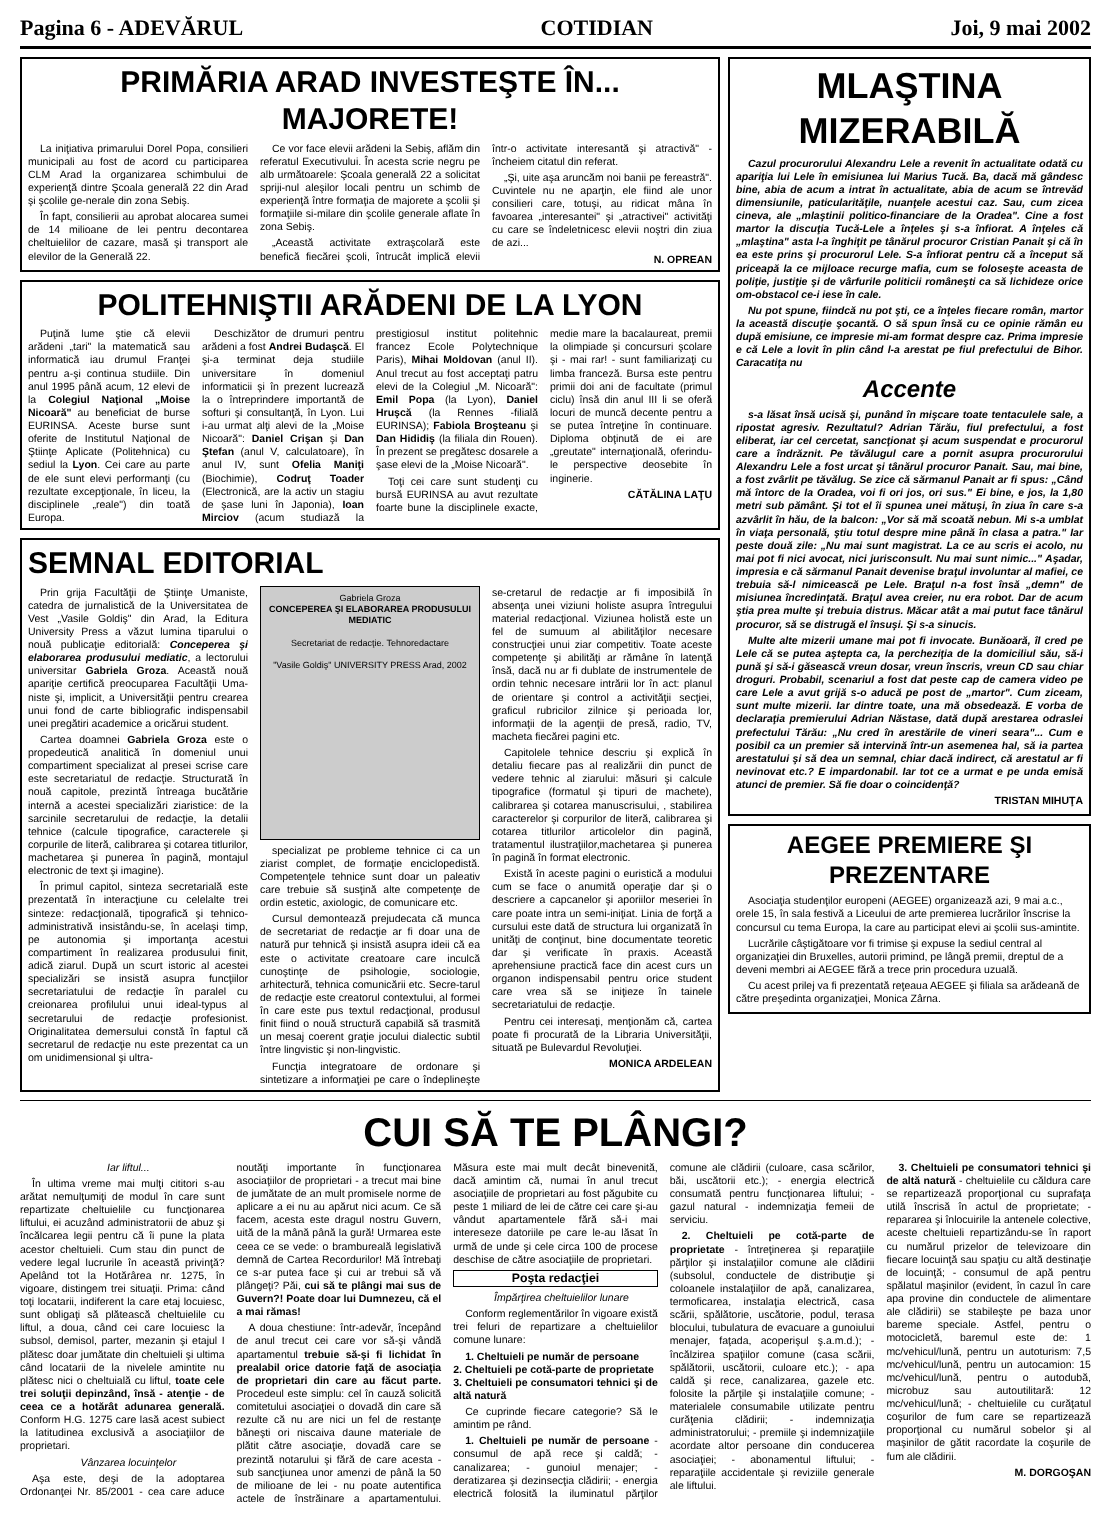Pagina 6 - ADEVĂRUL COTIDIAN Joi, 9 mai 2002
PRIMĂRIA ARAD INVESTEŞTE ÎN... MAJORETE!
La iniţiativa primarului Dorel Popa, consilieri municipali au fost de acord cu participarea CLM Arad la organizarea schimbului de experienţă dintre Şcoala generală 22 din Arad şi şcolile ge-nerale din zona Sebiş.
În fapt, consilierii au aprobat alocarea sumei de 14 milioane de lei pentru decontarea cheltuielilor de cazare, masă şi transport ale elevilor de la Generală 22.
Ce vor face elevii arădeni la Sebiş, aflăm din referatul Executivului. În acesta scrie negru pe alb următoarele: Şcoala generală 22 a solicitat spriji-nul aleşilor locali pentru un schimb de experienţă între formaţia de majorete a şcolii şi formaţiile si-milare din şcolile generale aflate în zona Sebiş.
„Această activitate extraşcolară este benefică fiecărei şcoli, întrucât implică elevii într-o activitate interesantă şi atractivă" - încheiem citatul din referat.
„Şi, uite aşa aruncăm noi banii pe fereastră". Cuvintele nu ne aparţin, ele fiind ale unor consilieri care, totuşi, au ridicat mâna în favoarea „interesantei" şi „atractivei" activităţi cu care se îndeletnicesc elevii noştri din ziua de azi...
N. OPREAN
POLITEHNIŞTII ARĂDENI DE LA LYON
Puţină lume ştie că elevii arădeni „tari" la matematică sau informatică iau drumul Franţei pentru a-şi continua studiile. Din anul 1995 până acum, 12 elevi de la Colegiul Naţional „Moise Nicoară" au beneficiat de burse EURINSA. Aceste burse sunt oferite de Institutul Naţional de Ştiinţe Aplicate (Politehnica) cu sediul la Lyon. Cei care au parte de ele sunt elevi performanţi (cu rezultate excepţionale, în liceu, la disciplinele „reale") din toată Europa.
Deschizător de drumuri pentru arădeni a fost Andrei Budaşcă. El şi-a terminat deja studiile universitare în domeniul informaticii şi în prezent lucrează la o întreprindere importantă de softuri şi consultanţă, în Lyon. Lui i-au urmat alţi alevi de la „Moise Nicoară": Daniel Crişan şi Dan Ştefan (anul V, calculatoare), în anul IV, sunt Ofelia Maniţi (Biochimie), Codruţ Toader (Electronică, are la activ un stagiu de şase luni în Japonia), Ioan Mirciov (acum studiază la prestigiosul institut politehnic francez Ecole Polytechnique Paris), Mihai Moldovan (anul II). Anul trecut au fost acceptaţi patru elevi de la Colegiul „M. Nicoară": Emil Popa (la Lyon), Daniel Hruşcă (la Rennes -filială EURINSA); Fabiola Broşteanu şi Dan Hididiş (la filiala din Rouen). În prezent se pregătesc dosarele a şase elevi de la „Moise Nicoară".
Toţi cei care sunt studenţi cu bursă EURINSA au avut rezultate foarte bune la disciplinele exacte, medie mare la bacalaureat, premii la olimpiade şi concursuri şcolare şi - mai rar! - sunt familiarizaţi cu limba franceză. Bursa este pentru primii doi ani de facultate (primul ciclu) însă din anul III li se oferă locuri de muncă decente pentru a se putea întreţine în continuare. Diploma obţinută de ei are „greutate" internaţională, oferindu-le perspective deosebite în inginerie.
CĂTĂLINA LAŢU
SEMNAL EDITORIAL
Prin grija Facultăţii de Ştiinţe Umaniste, catedra de jurnalistică de la Universitatea de Vest „Vasile Goldiş" din Arad, la Editura University Press a văzut lumina tiparului o nouă publicaţie editorială: Conceperea şi elaborarea produsului mediatic, a lectorului universitar Gabriela Groza. Această nouă apariţie certifică preocuparea Facultăţii Uma-niste şi, implicit, a Universităţii pentru crearea unui fond de carte bibliografic indispensabil unei pregătiri academice a oricărui student.
Cartea doamnei Gabriela Groza este o propedeutică analitică în domeniul unui compartiment specializat al presei scrise care este secretariatul de redacţie. Structurată în nouă capitole, prezintă întreaga bucătărie internă a acestei specializări ziaristice: de la sarcinile secretarului de redacţie, la detalii tehnice (calcule tipografice, caracterele şi corpurile de literă, calibrarea şi cotarea titlurilor, machetarea şi punerea în pagină, montajul electronic de text şi imagine).
În primul capitol, sinteza secretarială este prezentată în interacţiune cu celelalte trei sinteze: redacţională, tipografică şi tehnico-administrativă insistându-se, în acelaşi timp, pe autonomia şi importanţa acestui compartiment în realizarea produsului finit, adică ziarul. După un scurt istoric al acestei specializări se insistă asupra funcţiilor secretariatului de redacţie în paralel cu creionarea profilului unui ideal-typus al secretarului de redacţie profesionist. Originalitatea demersului constă în faptul că secretarul de redacţie nu este prezentat ca un om unidimensional şi ultra-
Gabriela Groza
CONCEPEREA ŞI ELABORAREA PRODUSULUI MEDIATIC
Secretariat de redacţie. Tehnoredactare
"Vasile Goldiş" UNIVERSITY PRESS Arad, 2002
specializat pe probleme tehnice ci ca un ziarist complet, de formaţie enciclopedistă. Competenţele tehnice sunt doar un paleativ care trebuie să susţină alte competenţe de ordin estetic, axiologic, de comunicare etc.
Cursul demontează prejudecata că munca de secretariat de redacţie ar fi doar una de natură pur tehnică şi insistă asupra ideii că ea este o activitate creatoare care inculcă cunoştinţe de psihologie, sociologie, arhitectură, tehnica comunicării etc. Secre-tarul de redacţie este creatorul contextului, al formei în care este pus textul redacţional, produsul finit fiind o nouă structură capabilă să trasmită un mesaj coerent graţie jocului dialectic subtil între lingvistic şi non-lingvistic.
Funcţia integratoare de ordonare şi sintetizare a informaţiei pe care o îndeplineşte se-cretarul de redacţie ar fi imposibilă în absenţa unei viziuni holiste asupra întregului material redacţional. Viziunea holistă este un fel de sumuum al abilităţilor necesare construcţiei unui ziar competitiv. Toate aceste competenţe şi abilităţi ar rămâne în latenţă însă, dacă nu ar fi dublate de instrumentele de ordin tehnic necesare intrării lor în act: planul de orientare şi control a activităţii secţiei, graficul rubricilor zilnice şi perioada lor, informaţii de la agenţii de presă, radio, TV, macheta fiecărei pagini etc.
Capitolele tehnice descriu şi explică în detaliu fiecare pas al realizării din punct de vedere tehnic al ziarului: măsuri şi calcule tipografice (formatul şi tipuri de machete), calibrarea şi cotarea manuscrisului, , stabilirea caracterelor şi corpurilor de literă, calibrarea şi cotarea titlurilor articolelor din pagină, tratamentul ilustraţiilor,machetarea şi punerea în pagină în format electronic.
Există în aceste pagini o euristică a modului cum se face o anumită operaţie dar şi o descriere a capcanelor şi aporiilor meseriei în care poate intra un semi-iniţiat. Linia de forţă a cursului este dată de structura lui organizată în unităţi de conţinut, bine documentate teoretic dar şi verificate în praxis. Această aprehensiune practică face din acest curs un organon indispensabil pentru orice student care vrea să se iniţieze în tainele secretariatului de redacţie.
Pentru cei interesaţi, menţionăm că, cartea poate fi procurată de la Libraria Universităţii, situată pe Bulevardul Revoluţiei.
MONICA ARDELEAN
MLAŞTINA MIZERABILĂ
Cazul procurorului Alexandru Lele a revenit în actualitate odată cu apariţia lui Lele în emisiunea lui Marius Tucă. Ba, dacă mă gândesc bine, abia de acum a intrat în actualitate, abia de acum se întrevăd dimensiunile, paticularităţile, nuanţele acestui caz. Sau, cum zicea cineva, ale „mlaştinii politico-financiare de la Oradea". Cine a fost martor la discuţia Tucă-Lele a înţeles şi s-a înfiorat. A înţeles că „mlaştina" asta l-a înghiţit pe tânărul procuror Cristian Panait şi că în ea este prins şi procurorul Lele. S-a înfiorat pentru că a început să priceapă la ce mijloace recurge mafia, cum se foloseşte aceasta de poliţie, justiţie şi de vârfurile politicii româneşti ca să lichideze orice om-obstacol ce-i iese în cale.
Nu pot spune, fiindcă nu pot şti, ce a înţeles fiecare român, martor la această discuţie şocantă. O să spun însă cu ce opinie rămân eu după emisiune, ce impresie mi-am format despre caz. Prima impresie e că Lele a lovit în plin când l-a arestat pe fiul prefectului de Bihor. Caracatiţa nu
Accente
s-a lăsat însă ucisă şi, punând în mişcare toate tentaculele sale, a ripostat agresiv. Rezultatul? Adrian Tărău, fiul prefectului, a fost eliberat, iar cel cercetat, sancţionat şi acum suspendat e procurorul care a îndrăznit. Pe tăvălugul care a pornit asupra procurorului Alexandru Lele a fost urcat şi tânărul procuror Panait. Sau, mai bine, a fost zvârlit pe tăvălug. Se zice că sărmanul Panait ar fi spus: „Când mă întorc de la Oradea, voi fi ori jos, ori sus." Ei bine, e jos, la 1,80 metri sub pământ. Şi tot el îi spunea unei mătuşi, în ziua în care s-a azvârlit în hău, de la balcon: „Vor să mă scoată nebun. Mi s-a umblat în viaţa personală, ştiu totul despre mine până în clasa a patra." Iar peste două zile: „Nu mai sunt magistrat. La ce au scris ei acolo, nu mai pot fi nici avocat, nici jurisconsult. Nu mai sunt nimic..." Aşadar, impresia e că sărmanul Panait devenise braţul involuntar al mafiei, ce trebuia să-l nimicească pe Lele. Braţul n-a fost însă „demn" de misiunea încredinţată. Braţul avea creier, nu era robot. Dar de acum ştia prea multe şi trebuia distrus. Măcar atât a mai putut face tânărul procuror, să se distrugă el însuşi. Şi s-a sinucis.
Multe alte mizerii umane mai pot fi invocate. Bunăoară, îl cred pe Lele că se putea aştepta ca, la percheziţia de la domiciliul său, să-i pună şi să-i găsească vreun dosar, vreun înscris, vreun CD sau chiar droguri. Probabil, scenariul a fost dat peste cap de camera video pe care Lele a avut grijă s-o aducă pe post de „martor". Cum ziceam, sunt multe mizerii. Iar dintre toate, una mă obsedează. E vorba de declaraţia premierului Adrian Năstase, dată după arestarea odraslei prefectului Tărău: „Nu cred în arestările de vineri seara"... Cum e posibil ca un premier să intervină într-un asemenea hal, să ia partea arestatului şi să dea un semnal, chiar dacă indirect, că arestatul ar fi nevinovat etc.? E impardonabil. Iar tot ce a urmat e pe unda emisă atunci de premier. Să fie doar o coincidenţă?
TRISTAN MIHUŢA
AEGEE PREMIERE ŞI PREZENTARE
Asociaţia studenţilor europeni (AEGEE) organizează azi, 9 mai a.c., orele 15, în sala festivă a Liceului de arte premierea lucrărilor înscrise la concursul cu tema Europa, la care au participat elevi ai şcolii sus-amintite.
Lucrările câştigătoare vor fi trimise şi expuse la sediul central al organizaţiei din Bruxelles, autorii primind, pe lângă premii, dreptul de a deveni membri ai AEGEE fără a trece prin procedura uzuală.
Cu acest prilej va fi prezentată reţeaua AEGEE şi filiala sa arădeană de către preşedinta organizaţiei, Monica Zârna.
CUI SĂ TE PLÂNGI?
Iar liftul...
În ultima vreme mai mulţi cititori s-au arătat nemulţumiţi de modul în care sunt repartizate cheltuielile cu funcţionarea liftului, ei acuzând administratorii de abuz şi încălcarea legii pentru că îi pune la plata acestor cheltuieli. Cum stau din punct de vedere legal lucrurile în această privinţă? Apelând tot la Hotărârea nr. 1275, în vigoare, distingem trei situaţii. Prima: când toţi locatarii, indiferent la care etaj locuiesc, sunt obligaţi să plătească cheltuielile cu liftul, a doua, când cei care locuiesc la subsol, demisol, parter, mezanin şi etajul I plătesc doar jumătate din cheltuieli şi ultima când locatarii de la nivelele amintite nu plătesc nici o cheltuială cu liftul, toate cele trei soluţii depinzând, însă - atenţie - de ceea ce a hotărât adunarea generală. Conform H.G. 1275 care lasă acest subiect la latitudinea exclusivă a asociaţiilor de proprietari.
Vânzarea locuinţelor
Aşa este, deşi de la adoptarea Ordonanţei Nr. 85/2001 - cea care aduce noutăţi importante în funcţionarea asociaţiilor de proprietari - a trecut mai bine de jumătate de an mult promisele norme de aplicare a ei nu au apărut nici acum. Ce să facem, acesta este dragul nostru Guvern, uită de la mână până la gură! Urmarea este ceea ce se vede: o brambureală legislativă demnă de Cartea Recordurilor! Mă întrebaţi ce s-ar putea face şi cui ar trebui să vă plângeţi? Păi, cui să te plângi mai sus de Guvern?! Poate doar lui Dumnezeu, că el a mai rămas!
A doua chestiune: într-adevăr, începând de anul trecut cei care vor să-şi vândă apartamentul trebuie să-şi fi lichidat în prealabil orice datorie faţă de asociaţia de proprietari din care au făcut parte. Procedeul este simplu: cel în cauză solicită comitetului asociaţiei o dovadă din care să rezulte că nu are nici un fel de restanţe băneşti ori niscaiva daune materiale de plătit către asociaţie, dovadă care se prezintă notarului şi fără de care acesta - sub sancţiunea unor amenzi de până la 50 de milioane de lei - nu poate autentifica actele de înstrăinare a apartamentului. Măsura este mai mult decât binevenită, dacă amintim că, numai în anul trecut asociaţiile de proprietari au fost păgubite cu peste 1 miliard de lei de către cei care şi-au vândut apartamentele fără să-i mai intereseze datoriile pe care le-au lăsat în urmă de unde şi cele circa 100 de procese deschise de către asociaţiile de proprietari.
Poşta redacţiei
Împărţirea cheltuielilor lunare
Conform reglementărilor în vigoare există trei feluri de repartizare a cheltuielilor comune lunare:
1. Cheltuieli pe număr de persoane
2. Cheltuieli pe cotă-parte de proprietate
3. Cheltuieli pe consumatori tehnici şi de altă natură
Ce cuprinde fiecare categorie? Să le amintim pe rând.
1. Cheltuieli pe număr de persoane - consumul de apă rece şi caldă; - canalizarea; - gunoiul menajer; - deratizarea şi dezinsecţia clădirii; - energia electrică folosită la iluminatul părţilor comune ale clădirii (culoare, casa scărilor, băi, uscătorii etc.); - energia electrică consumată pentru funcţionarea liftului; - gazul natural - indemnizaţia femeii de serviciu.
2. Cheltuieli pe cotă-parte de proprietate - întreţinerea şi reparaţiile părţilor şi instalaţiilor comune ale clădirii (subsolul, conductele de distribuţie şi coloanele instalaţiilor de apă, canalizarea, termoficarea, instalaţia electrică, casa scării, spălătorie, uscătorie, podul, terasa blocului, tubulatura de evacuare a gunoiului menajer, faţada, acoperişul ş.a.m.d.); - încălzirea spaţiilor comune (casa scării, spălătorii, uscătorii, culoare etc.); - apa caldă şi rece, canalizarea, gazele etc. folosite la părţile şi instalaţiile comune; - materialele consumabile utilizate pentru curăţenia clădirii; - indemnizaţia administratorului; - premiile şi indemnizaţiile acordate altor persoane din conducerea asociaţiei; - abonamentul liftului; - reparaţiile accidentale şi reviziile generale ale liftului.
3. Cheltuieli pe consumatori tehnici şi de altă natură - cheltuielile cu căldura care se repartizează proporţional cu suprafaţa utilă înscrisă în actul de proprietate; - repararea şi înlocuirile la antenele colective, aceste cheltuieli repartizându-se în raport cu numărul prizelor de televizoare din fiecare locuinţă sau spaţiu cu altă destinaţie de locuinţă; - consumul de apă pentru spălatul maşinilor (evident, în cazul în care apa provine din conductele de alimentare ale clădirii) se stabileşte pe baza unor bareme speciale. Astfel, pentru o motocicletă, baremul este de: 1 mc/vehicul/lună, pentru un autoturism: 7,5 mc/vehicul/lună, pentru un autocamion: 15 mc/vehicul/lună, pentru o autodubă, microbuz sau autoutilitară: 12 mc/vehicul/lună; - cheltuielile cu curăţatul coşurilor de fum care se repartizează proporţional cu numărul sobelor şi al maşinilor de gătit racordate la coşurile de fum ale clădirii.
M. DORGOŞAN